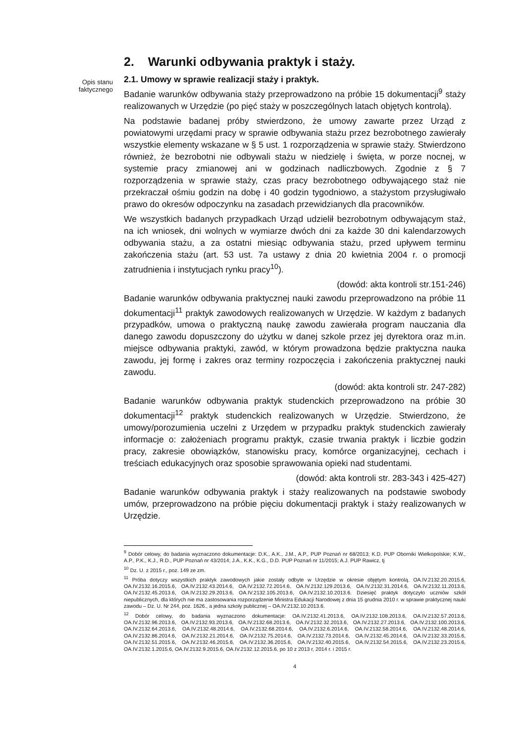Opis stanu
faktycznego
2. Warunki odbywania praktyk i staży.
2.1. Umowy w sprawie realizacji staży i praktyk.
Badanie warunków odbywania staży przeprowadzono na próbie 15 dokumentacji<sup>9</sup> staży realizowanych w Urzędzie (po pięć staży w poszczególnych latach objętych kontrolą).
Na podstawie badanej próby stwierdzono, że umowy zawarte przez Urząd z powiatowymi urzędami pracy w sprawie odbywania stażu przez bezrobotnego zawierały wszystkie elementy wskazane w § 5 ust. 1 rozporządzenia w sprawie staży. Stwierdzono również, że bezrobotni nie odbywali stażu w niedzielę i święta, w porze nocnej, w systemie pracy zmianowej ani w godzinach nadliczbowych. Zgodnie z § 7 rozporządzenia w sprawie staży, czas pracy bezrobotnego odbywającego staż nie przekraczał ośmiu godzin na dobę i 40 godzin tygodniowo, a stażystom przysługiwało prawo do okresów odpoczynku na zasadach przewidzianych dla pracowników.
We wszystkich badanych przypadkach Urząd udzielił bezrobotnym odbywającym staż, na ich wniosek, dni wolnych w wymiarze dwóch dni za każde 30 dni kalendarzowych odbywania stażu, a za ostatni miesiąc odbywania stażu, przed upływem terminu zakończenia stażu (art. 53 ust. 7a ustawy z dnia 20 kwietnia 2004 r. o promocji zatrudnienia i instytucjach rynku pracy<sup>10</sup>).
(dowód: akta kontroli str.151-246)
Badanie warunków odbywania praktycznej nauki zawodu przeprowadzono na próbie 11 dokumentacji<sup>11</sup> praktyk zawodowych realizowanych w Urzędzie. W każdym z badanych przypadków, umowa o praktyczną naukę zawodu zawierała program nauczania dla danego zawodu dopuszczony do użytku w danej szkole przez jej dyrektora oraz m.in. miejsce odbywania praktyki, zawód, w którym prowadzona będzie praktyczna nauka zawodu, jej formę i zakres oraz terminy rozpoczęcia i zakończenia praktycznej nauki zawodu.
(dowód: akta kontroli str. 247-282)
Badanie warunków odbywania praktyk studenckich przeprowadzono na próbie 30 dokumentacji<sup>12</sup> praktyk studenckich realizowanych w Urzędzie. Stwierdzono, że umowy/porozumienia uczelni z Urzędem w przypadku praktyk studenckich zawierały informacje o: założeniach programu praktyk, czasie trwania praktyk i liczbie godzin pracy, zakresie obowiązków, stanowisku pracy, komórce organizacyjnej, cechach i treściach edukacyjnych oraz sposobie sprawowania opieki nad studentami.
(dowód: akta kontroli str. 283-343 i 425-427)
Badanie warunków odbywania praktyk i staży realizowanych na podstawie swobody umów, przeprowadzono na próbie pięciu dokumentacji praktyk i staży realizowanych w Urzędzie.
<sup>9</sup> Dobór celowy, do badania wyznaczono dokumentacje: D.K., A.K., J.M., A.P., PUP Poznań nr 68/2013; K.D. PUP Oborniki Wielkopolskie; K.W., A.P., P.K., K.J., R.D., PUP Poznań nr 43/2014; J.A., K.K., K.G., D.D. PUP Poznań nr 11/2015; A.J. PUP Rawicz, tj
<sup>10</sup> Dz. U. z 2015 r., poz. 149 ze zm.
<sup>11</sup> Próba dotyczy wszystkich praktyk zawodowych jakie zostały odbyte w Urzędzie w okresie objętym kontrolą. OA.IV.2132.20.2015.6, OA.IV.2132.16.2015.6, OA.IV.2132.43.2014.6, OA.IV.2132.72.2014.6, OA.IV.2132.129.2013.6, OA.IV.2132.31.2014.6, OA.IV.2132.11.2013.6, OA.IV.2132.45.2013.6, OA.IV.2132.29.2013.6, OA.IV.2132.105.2013.6, OA.IV.2132.10.2013.6. Dziesięć praktyk dotyczyło uczniów szkół niepublicznych, dla których nie ma zastosowania rozporządzenie Ministra Edukacji Narodowej z dnia 15 grudnia 2010 r. w sprawie praktycznej nauki zawodu – Dz. U. Nr 244, poz. 1626., a jedna szkoły publicznej – OA.IV.2132.10.2013.6.
<sup>12</sup> Dobór celowy, do badania wyznaczono dokumentacje: OA.IV.2132.41.2013.6, OA.IV.2132.108.2013.6, OA.IV.2132.57.2013.6, OA.IV.2132.96.2013.6, OA.IV.2132.93.2013.6, OA.IV.2132.68.2013.6, OA.IV.2132.32.2013.6, OA.IV.2132.27.2013.6, OA.IV.2132.100.2013.6, OA.IV.2132.64.2013.6, OA.IV.2132.48.2014.6, OA.IV.2132.68.2014.6, OA.IV.2132.6.2014.6, OA.IV.2132.58.2014.6, OA.IV.2132.48.2014.6, OA.IV.2132.86.2014.6, OA.IV.2132.21.2014.6, OA.IV.2132.75.2014.6, OA.IV.2132.73.2014.6, OA.IV.2132.45.2014.6, OA.IV.2132.33.2015.6, OA.IV.2132.51.2015.6, OA.IV.2132.46.2015.6, OA.IV.2132.36.2015.6, OA.IV.2132.40.2015.6, OA.IV.2132.54.2015.6, OA.IV.2132.23.2015.6, OA.IV.2132.1.2015.6, OA.IV.2132.9.2015.6, OA.IV.2132.12.2015.6, po 10 z 2013 r, 2014 r. i 2015 r.
4